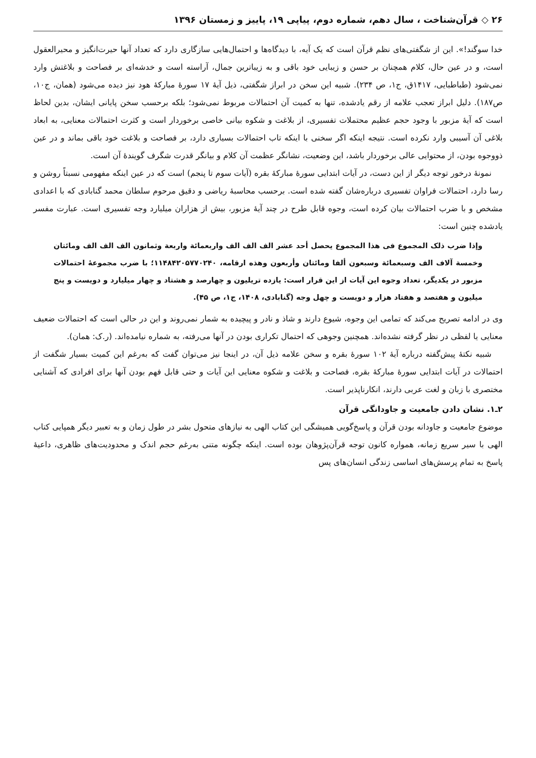۲۶ ◇ قرآن‌شناخت ، سال دهم، شماره دوم، پیاپی ۱۹، پاییز و زمستان ۱۳۹۶
خدا سوگند!». این از شگفتی‌های نظم قرآن است که یک آیه، با دیدگاه‌ها و احتمال‌هایی سازگاری دارد که تعداد آنها حیرت‌انگیز و محیرالعقول است، و در عین حال، کلام همچنان بر حسن و زیبایی خود باقی و به زیباترین جمال، آراسته است و خدشه‌ای بر فصاحت و بلاغتش وارد نمی‌شود (طباطبایی، ۱۴۱۷ق، ج۱، ص ۲۳۴). شبیه این سخن در ابراز شگفتی، ذیل آیهٔ ۱۷ سورهٔ مبارکهٔ هود نیز دیده می‌شود (همان، ج۱۰، ص۱۸۷). دلیل ابراز تعجب علامه از رقم یادشده، تنها به کمیت آن احتمالات مربوط نمی‌شود؛ بلکه برحسب سخن پایانی ایشان، بدین لحاظ است که آیهٔ مزبور با وجود حجم عظیم محتملات تفسیری، از بلاغت و شکوه بیانی خاصی برخوردار است و کثرت احتمالات معنایی، به ابعاد بلاغی آن آسیبی وارد نکرده است. نتیجه اینکه اگر سخنی با اینکه تاب احتمالات بسیاری دارد، بر فصاحت و بلاغت خود باقی بماند و در عین ذووجوه بودن، از محتوایی عالی برخوردار باشد، این وضعیت، نشانگر عظمت آن کلام و بیانگر قدرت شگرف گویندهٔ آن است.
نمونهٔ درخور توجه دیگر از این دست، در آیات ابتدایی سورهٔ مبارکهٔ بقره (آیات سوم تا پنجم) است که در عین اینکه مفهومی نسبتاً روشن و رسا دارد، احتمالات فراوان تفسیری درباره‌شان گفته شده است. برحسب محاسبهٔ ریاضی و دقیق مرحوم سلطان محمد گنابادی که با اعدادی مشخص و با ضرب احتمالات بیان کرده است، وجوه قابل طرح در چند آیهٔ مزبور، بیش از هزاران میلیارد وجه تفسیری است. عبارت مفسر یادشده چنین است:
وإذا ضرب ذلک المجموع فی هذا المجموع یحصل أحد عشر الف الف الف واربعمائة واربعة وثمانون الف الف الف ومائتان وخمسة آلاف الف وسبعمائة وسبعون ألفا ومائتان وأربعون وهذه ارقامه، ۱۱۴۸۴۲۰۵۷۷۰۲۴۰؛ با ضرب مجموعهٔ احتمالات مزبور در یکدیگر، تعداد وجوه این آیات از این قرار است: یازده تریلیون و چهارصد و هشتاد و چهار میلیارد و دویست و پنج میلیون و هفتصد و هفتاد هزار و دویست و چهل وجه (گنابادی، ۱۴۰۸، ج۱، ص ۴۵).
وی در ادامه تصریح می‌کند که تمامی این وجوه، شیوع دارند و شاذ و نادر و پیچیده به شمار نمی‌روند و این در حالی است که احتمالات ضعیف معنایی یا لفظی در نظر گرفته نشده‌اند. همچنین وجوهی که احتمال تکراری بودن در آنها می‌رفته، به شماره نیامده‌اند. (ر.ک: همان).
شبیه نکتهٔ پیش‌گفته درباره آیهٔ ۱۰۲ سورهٔ بقره و سخن علامه ذیل آن، در اینجا نیز می‌توان گفت که به‌رغم این کمیت بسیار شگفت از احتمالات در آیات ابتدایی سورهٔ مبارکهٔ بقره، فصاحت و بلاغت و شکوه معنایی این آیات و حتی قابل فهم بودن آنها برای افرادی که آشنایی مختصری با زبان و لغت عربی دارند، انکارناپذیر است.
۲ـ۱. نشان دادن جامعیت و جاودانگی قرآن
موضوع جامعیت و جاودانه بودن قرآن و پاسخ‌گویی همیشگی این کتاب الهی به نیازهای متحول بشر در طول زمان و به تعبیر دیگر همپایی کتاب الهی با سیر سریع زمانه، همواره کانون توجه قرآن‌پژوهان بوده است. اینکه چگونه متنی به‌رغم حجم اندک و محدودیت‌های ظاهری، داعیهٔ پاسخ به تمام پرسش‌های اساسی زندگی انسان‌های پس